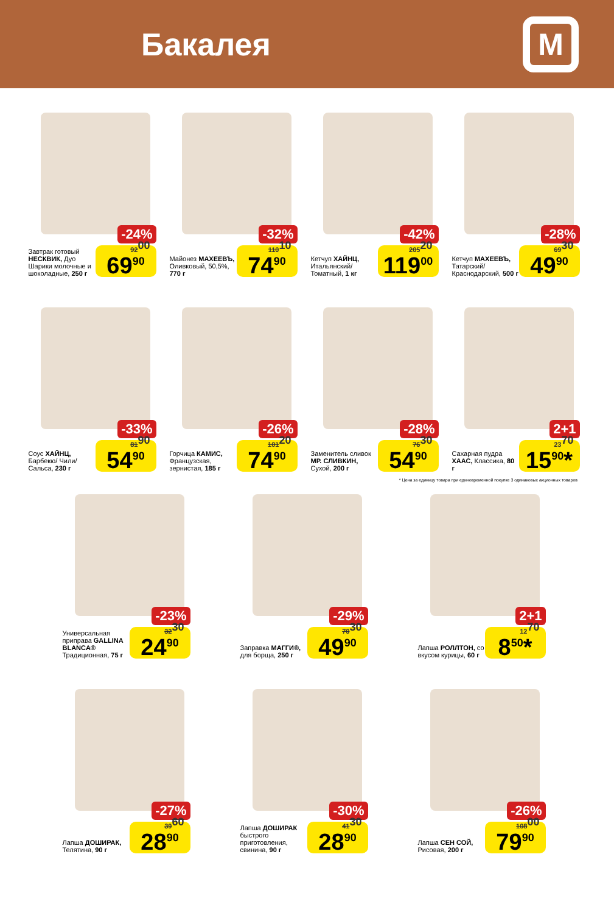Бакалея
М
-24%
Завтрак готовый НЕСКВИК, Дуо Шарики молочные и шоколадные, 250 г
92<sup>00</sup> 69<sup>90</sup>
-32%
Майонез МАХЕЕВЪ, Оливковый, 50,5%, 770 г
110<sup>10</sup> 74<sup>90</sup>
-42%
Кетчуп ХАЙНЦ, Итальянский/ Томатный, 1 кг
205<sup>20</sup> 119<sup>00</sup>
-28%
Кетчуп МАХЕЕВЪ, Татарский/ Краснодарский, 500 г
69<sup>30</sup> 49<sup>90</sup>
-33%
Соус ХАЙНЦ, Барбекю/ Чили/ Сальса, 230 г
81<sup>90</sup> 54<sup>90</sup>
-26%
Горчица КАМИС, Французская, зернистая, 185 г
101<sup>20</sup> 74<sup>90</sup>
-28%
Заменитель сливок МР. СЛИВКИН, Сухой, 200 г
76<sup>30</sup> 54<sup>90</sup>
2+1
Сахарная пудра ХААС, Классика, 80 г
23<sup>70</sup> 15<sup>90</sup>*
* Цена за единицу товара при единовременной покупке 3 одинаковых акционных товаров
-23%
Универсальная приправа GALLINA BLANCA® Традиционная, 75 г
32<sup>30</sup> 24<sup>90</sup>
-29%
Заправка МАГГИ®, для борща, 250 г
70<sup>30</sup> 49<sup>90</sup>
2+1
Лапша РОЛЛТОН, со вкусом курицы, 60 г
12<sup>70</sup> 8<sup>50</sup>*
-27%
Лапша ДОШИРАК, Телятина, 90 г
39<sup>60</sup> 28<sup>90</sup>
-30%
Лапша ДОШИРАК быстрого приготовления, свинина, 90 г
41<sup>30</sup> 28<sup>90</sup>
-26%
Лапша СЕН СОЙ, Рисовая, 200 г
108<sup>00</sup> 79<sup>90</sup>